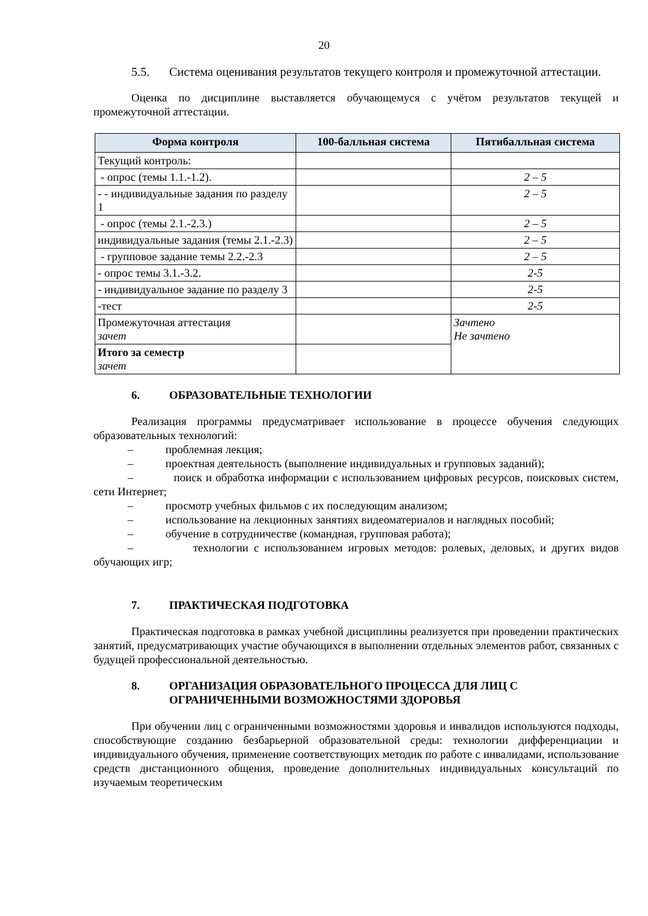20
5.5. Система оценивания результатов текущего контроля и промежуточной аттестации.
Оценка по дисциплине выставляется обучающемуся с учётом результатов текущей и промежуточной аттестации.
| Форма контроля | 100-балльная система | Пятибалльная система |
| --- | --- | --- |
| Текущий контроль: | | |
| - опрос (темы 1.1.-1.2). | | 2 – 5 |
| - - индивидуальные задания по разделу 1 | | 2 – 5 |
| - опрос (темы 2.1.-2.3.) | | 2 – 5 |
| индивидуальные задания (темы 2.1.-2.3) | | 2 – 5 |
| - групповое задание темы 2.2.-2.3 | | 2 – 5 |
| - опрос темы 3.1.-3.2. | | 2-5 |
| - индивидуальное задание по разделу 3 | | 2-5 |
| -тест | | 2-5 |
| Промежуточная аттестация зачет | | Зачтено Не зачтено |
| Итого за семестр зачет | | |
6. ОБРАЗОВАТЕЛЬНЫЕ ТЕХНОЛОГИИ
Реализация программы предусматривает использование в процессе обучения следующих образовательных технологий:
– проблемная лекция;
– проектная деятельность (выполнение индивидуальных и групповых заданий);
– поиск и обработка информации с использованием цифровых ресурсов, поисковых систем, сети Интернет;
– просмотр учебных фильмов с их последующим анализом;
– использование на лекционных занятиях видеоматериалов и наглядных пособий;
– обучение в сотрудничестве (командная, групповая работа);
– технологии с использованием игровых методов: ролевых, деловых, и других видов обучающих игр;
7. ПРАКТИЧЕСКАЯ ПОДГОТОВКА
Практическая подготовка в рамках учебной дисциплины реализуется при проведении практических занятий, предусматривающих участие обучающихся в выполнении отдельных элементов работ, связанных с будущей профессиональной деятельностью.
8. ОРГАНИЗАЦИЯ ОБРАЗОВАТЕЛЬНОГО ПРОЦЕССА ДЛЯ ЛИЦ С ОГРАНИЧЕННЫМИ ВОЗМОЖНОСТЯМИ ЗДОРОВЬЯ
При обучении лиц с ограниченными возможностями здоровья и инвалидов используются подходы, способствующие созданию безбарьерной образовательной среды: технологии дифференциации и индивидуального обучения, применение соответствующих методик по работе с инвалидами, использование средств дистанционного общения, проведение дополнительных индивидуальных консультаций по изучаемым теоретическим